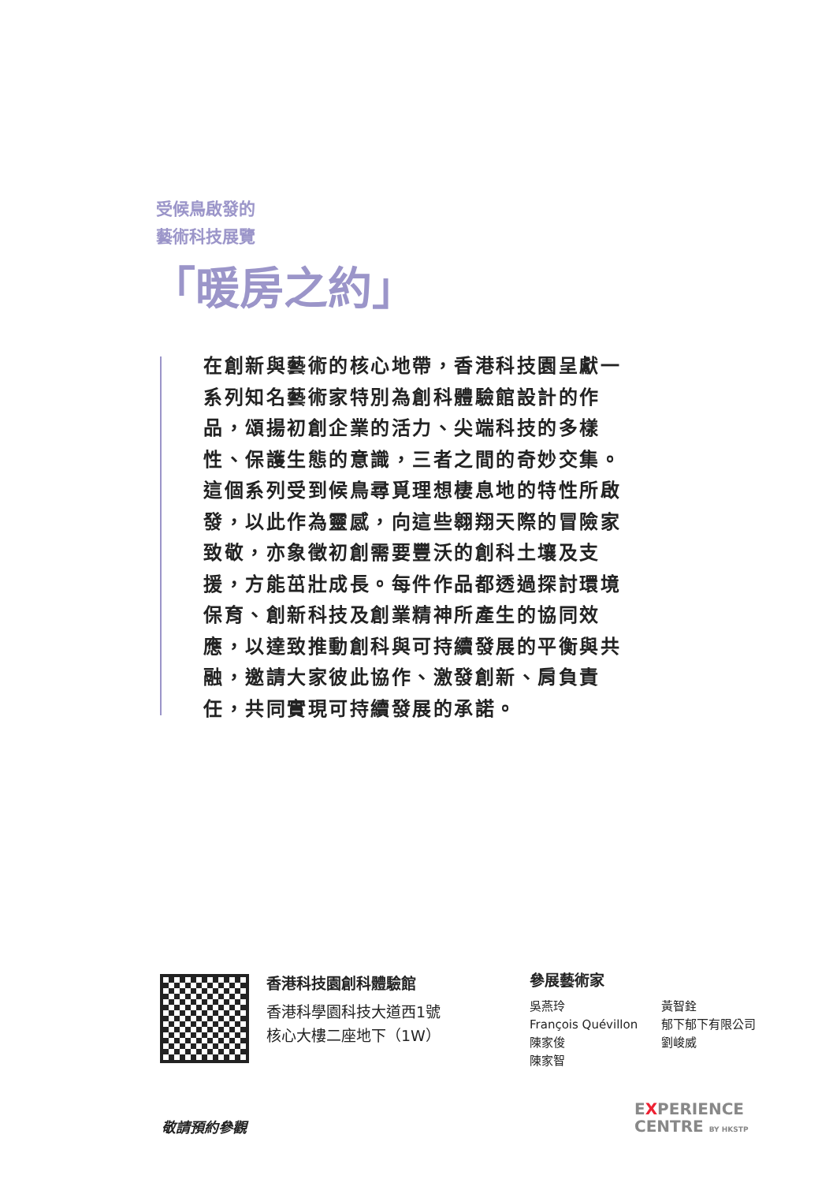受候鳥啟發的
藝術科技展覽
「暖房之約」
在創新與藝術的核心地帶，香港科技園呈獻一系列知名藝術家特別為創科體驗館設計的作品，頌揚初創企業的活力、尖端科技的多樣性、保護生態的意識，三者之間的奇妙交集。這個系列受到候鳥尋覓理想棲息地的特性所啟發，以此作為靈感，向這些翱翔天際的冒險家致敬，亦象徵初創需要豐沃的創科土壤及支援，方能茁壯成長。每件作品都透過探討環境保育、創新科技及創業精神所產生的協同效應，以達致推動創科與可持續發展的平衡與共融，邀請大家彼此協作、激發創新、肩負責任，共同實現可持續發展的承諾。
香港科技園創科體驗館
香港科學園科技大道西1號
核心大樓二座地下（1W）
參展藝術家
吳燕玲
François Quévillon
陳家俊
陳家智
黃智銓
郁下郁下有限公司
劉峻威
敬請預約參觀
EXPERIENCE
CENTRE BY HKSTP